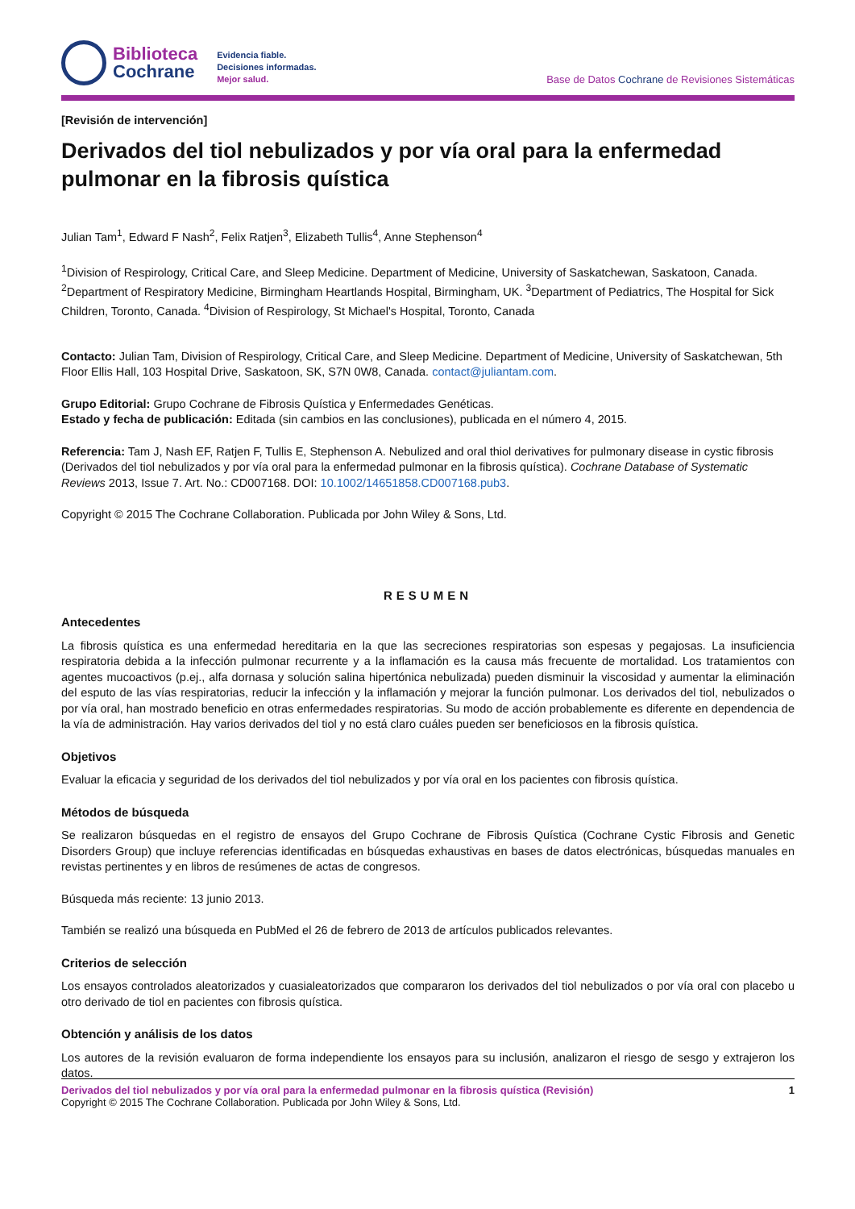Biblioteca
Cochrane
Evidencia fiable.
Decisiones informadas.
Mejor salud.
Base de Datos Cochrane de Revisiones Sistemáticas
[Revisión de intervención]
Derivados del tiol nebulizados y por vía oral para la enfermedad pulmonar en la fibrosis quística
Julian Tam<sup>1</sup>, Edward F Nash<sup>2</sup>, Felix Ratjen<sup>3</sup>, Elizabeth Tullis<sup>4</sup>, Anne Stephenson<sup>4</sup>
<sup>1</sup> Division of Respirology, Critical Care, and Sleep Medicine. Department of Medicine, University of Saskatchewan, Saskatoon, Canada. <sup>2</sup>Department of Respiratory Medicine, Birmingham Heartlands Hospital, Birmingham, UK. <sup>3</sup>Department of Pediatrics, The Hospital for Sick Children, Toronto, Canada. <sup>4</sup>Division of Respirology, St Michael's Hospital, Toronto, Canada
Contacto: Julian Tam, Division of Respirology, Critical Care, and Sleep Medicine. Department of Medicine, University of Saskatchewan, 5th Floor Ellis Hall, 103 Hospital Drive, Saskatoon, SK, S7N 0W8, Canada. contact@juliantam.com.
Grupo Editorial: Grupo Cochrane de Fibrosis Quística y Enfermedades Genéticas.
Estado y fecha de publicación: Editada (sin cambios en las conclusiones), publicada en el número 4, 2015.
Referencia: Tam J, Nash EF, Ratjen F, Tullis E, Stephenson A. Nebulized and oral thiol derivatives for pulmonary disease in cystic fibrosis (Derivados del tiol nebulizados y por vía oral para la enfermedad pulmonar en la fibrosis quística). Cochrane Database of Systematic Reviews 2013, Issue 7. Art. No.: CD007168. DOI: 10.1002/14651858.CD007168.pub3.
Copyright © 2015 The Cochrane Collaboration. Publicada por John Wiley & Sons, Ltd.
RESUMEN
Antecedentes
La fibrosis quística es una enfermedad hereditaria en la que las secreciones respiratorias son espesas y pegajosas. La insuficiencia respiratoria debida a la infección pulmonar recurrente y a la inflamación es la causa más frecuente de mortalidad. Los tratamientos con agentes mucoactivos (p.ej., alfa dornasa y solución salina hipertónica nebulizada) pueden disminuir la viscosidad y aumentar la eliminación del esputo de las vías respiratorias, reducir la infección y la inflamación y mejorar la función pulmonar. Los derivados del tiol, nebulizados o por vía oral, han mostrado beneficio en otras enfermedades respiratorias. Su modo de acción probablemente es diferente en dependencia de la vía de administración. Hay varios derivados del tiol y no está claro cuáles pueden ser beneficiosos en la fibrosis quística.
Objetivos
Evaluar la eficacia y seguridad de los derivados del tiol nebulizados y por vía oral en los pacientes con fibrosis quística.
Métodos de búsqueda
Se realizaron búsquedas en el registro de ensayos del Grupo Cochrane de Fibrosis Quística (Cochrane Cystic Fibrosis and Genetic Disorders Group) que incluye referencias identificadas en búsquedas exhaustivas en bases de datos electrónicas, búsquedas manuales en revistas pertinentes y en libros de resúmenes de actas de congresos.
Búsqueda más reciente: 13 junio 2013.
También se realizó una búsqueda en PubMed el 26 de febrero de 2013 de artículos publicados relevantes.
Criterios de selección
Los ensayos controlados aleatorizados y cuasialeatorizados que compararon los derivados del tiol nebulizados o por vía oral con placebo u otro derivado de tiol en pacientes con fibrosis quística.
Obtención y análisis de los datos
Los autores de la revisión evaluaron de forma independiente los ensayos para su inclusión, analizaron el riesgo de sesgo y extrajeron los datos.
Derivados del tiol nebulizados y por vía oral para la enfermedad pulmonar en la fibrosis quística (Revisión) 1
Copyright © 2015 The Cochrane Collaboration. Publicada por John Wiley & Sons, Ltd.